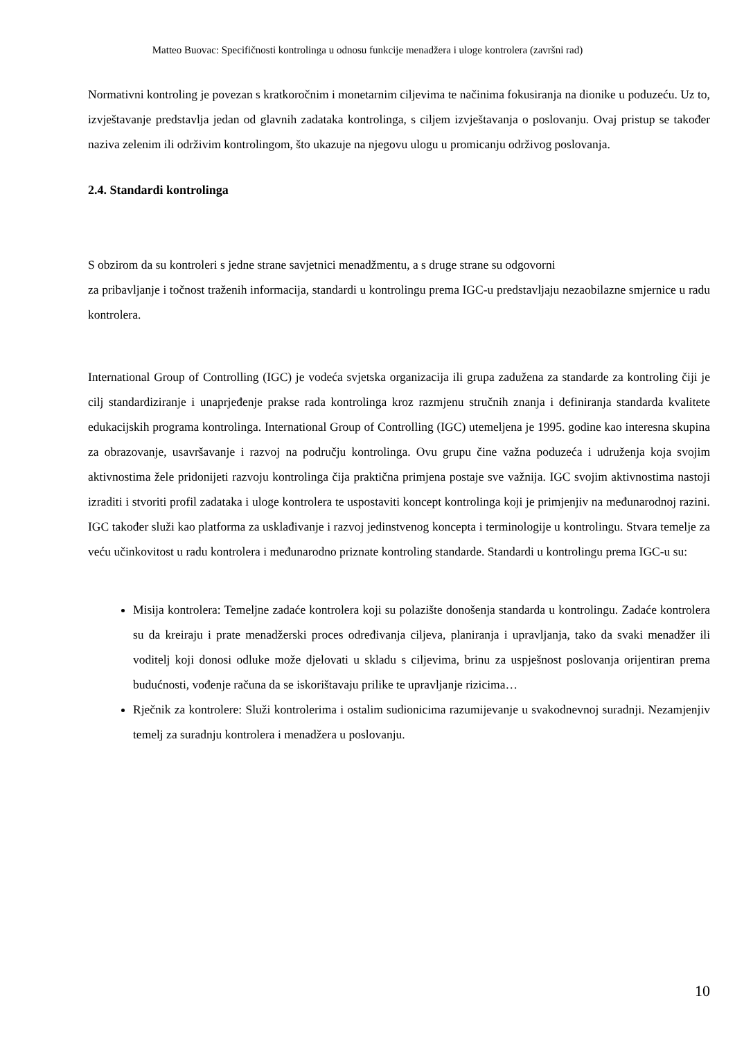Matteo Buovac: Specifičnosti kontrolinga u odnosu funkcije menadžera i uloge kontrolera (završni rad)
Normativni kontroling je povezan s kratkoročnim i monetarnim ciljevima te načinima fokusiranja na dionike u poduzeću. Uz to, izvještavanje predstavlja jedan od glavnih zadataka kontrolinga, s ciljem izvještavanja o poslovanju. Ovaj pristup se također naziva zelenim ili održivim kontrolingom, što ukazuje na njegovu ulogu u promicanju održivog poslovanja.
2.4. Standardi kontrolinga
S obzirom da su kontroleri s jedne strane savjetnici menadžmentu, a s druge strane su odgovorni
za pribavljanje i točnost traženih informacija, standardi u kontrolingu prema IGC-u predstavljaju nezaobilazne smjernice u radu kontrolera.
International Group of Controlling (IGC) je vodeća svjetska organizacija ili grupa zadužena za standarde za kontroling čiji je cilj standardiziranje i unaprjeđenje prakse rada kontrolinga kroz razmjenu stručnih znanja i definiranja standarda kvalitete edukacijskih programa kontrolinga. International Group of Controlling (IGC) utemeljena je 1995. godine kao interesna skupina za obrazovanje, usavršavanje i razvoj na području kontrolinga. Ovu grupu čine važna poduzeća i udruženja koja svojim aktivnostima žele pridonijeti razvoju kontrolinga čija praktična primjena postaje sve važnija. IGC svojim aktivnostima nastoji izraditi i stvoriti profil zadataka i uloge kontrolera te uspostaviti koncept kontrolinga koji je primjenjiv na međunarodnoj razini. IGC također služi kao platforma za usklađivanje i razvoj jedinstvenog koncepta i terminologije u kontrolingu. Stvara temelje za veću učinkovitost u radu kontrolera i međunarodno priznate kontroling standarde. Standardi u kontrolingu prema IGC-u su:
Misija kontrolera: Temeljne zadaće kontrolera koji su polazište donošenja standarda u kontrolingu. Zadaće kontrolera su da kreiraju i prate menadžerski proces određivanja ciljeva, planiranja i upravljanja, tako da svaki menadžer ili voditelj koji donosi odluke može djelovati u skladu s ciljevima, brinu za uspješnost poslovanja orijentiran prema budućnosti, vođenje računa da se iskorištavaju prilike te upravljanje rizicima…
Rječnik za kontrolere: Služi kontrolerima i ostalim sudionicima razumijevanje u svakodnevnoj suradnji. Nezamjenjiv temelj za suradnju kontrolera i menadžera u poslovanju.
10